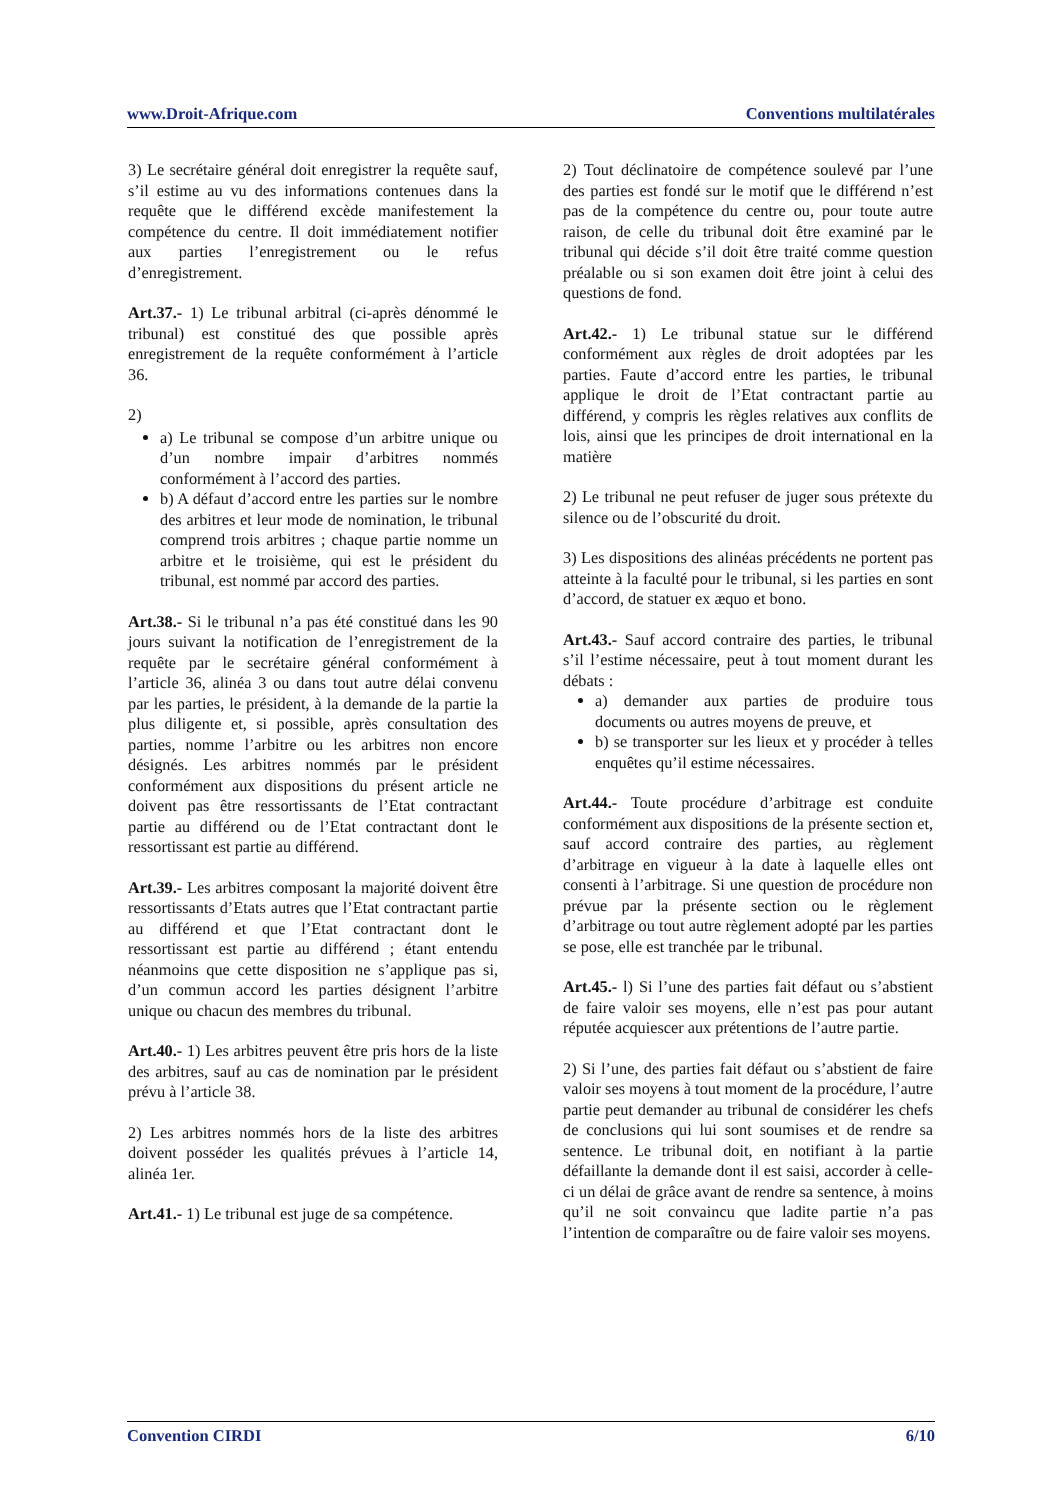www.Droit-Afrique.com Conventions multilatérales
3) Le secrétaire général doit enregistrer la requête sauf, s’il estime au vu des informations contenues dans la requête que le différend excède manifestement la compétence du centre. Il doit immédiatement notifier aux parties l’enregistrement ou le refus d’enregistrement.
Art.37.- 1) Le tribunal arbitral (ci-après dénommé le tribunal) est constitué des que possible après enregistrement de la requête conformément à l’article 36.
2)
a) Le tribunal se compose d’un arbitre unique ou d’un nombre impair d’arbitres nommés conformément à l’accord des parties.
b) A défaut d’accord entre les parties sur le nombre des arbitres et leur mode de nomination, le tribunal comprend trois arbitres ; chaque partie nomme un arbitre et le troisième, qui est le président du tribunal, est nommé par accord des parties.
Art.38.- Si le tribunal n’a pas été constitué dans les 90 jours suivant la notification de l’enregistrement de la requête par le secrétaire général conformément à l’article 36, alinéa 3 ou dans tout autre délai convenu par les parties, le président, à la demande de la partie la plus diligente et, si possible, après consultation des parties, nomme l’arbitre ou les arbitres non encore désignés. Les arbitres nommés par le président conformément aux dispositions du présent article ne doivent pas être ressortissants de l’Etat contractant partie au différend ou de l’Etat contractant dont le ressortissant est partie au différend.
Art.39.- Les arbitres composant la majorité doivent être ressortissants d’Etats autres que l’Etat contractant partie au différend et que l’Etat contractant dont le ressortissant est partie au différend ; étant entendu néanmoins que cette disposition ne s’applique pas si, d’un commun accord les parties désignent l’arbitre unique ou chacun des membres du tribunal.
Art.40.- 1) Les arbitres peuvent être pris hors de la liste des arbitres, sauf au cas de nomination par le président prévu à l’article 38.
2) Les arbitres nommés hors de la liste des arbitres doivent posséder les qualités prévues à l’article 14, alinéa 1er.
Art.41.- 1) Le tribunal est juge de sa compétence.
2) Tout déclinatoire de compétence soulevé par l’une des parties est fondé sur le motif que le différend n’est pas de la compétence du centre ou, pour toute autre raison, de celle du tribunal doit être examiné par le tribunal qui décide s’il doit être traité comme question préalable ou si son examen doit être joint à celui des questions de fond.
Art.42.- 1) Le tribunal statue sur le différend conformément aux règles de droit adoptées par les parties. Faute d’accord entre les parties, le tribunal applique le droit de l’Etat contractant partie au différend, y compris les règles relatives aux conflits de lois, ainsi que les principes de droit international en la matière
2) Le tribunal ne peut refuser de juger sous prétexte du silence ou de l’obscurité du droit.
3) Les dispositions des alinéas précédents ne portent pas atteinte à la faculté pour le tribunal, si les parties en sont d’accord, de statuer ex æquo et bono.
Art.43.- Sauf accord contraire des parties, le tribunal s’il l’estime nécessaire, peut à tout moment durant les débats :
a) demander aux parties de produire tous documents ou autres moyens de preuve, et
b) se transporter sur les lieux et y procéder à telles enquêtes qu’il estime nécessaires.
Art.44.- Toute procédure d’arbitrage est conduite conformément aux dispositions de la présente section et, sauf accord contraire des parties, au règlement d’arbitrage en vigueur à la date à laquelle elles ont consenti à l’arbitrage. Si une question de procédure non prévue par la présente section ou le règlement d’arbitrage ou tout autre règlement adopté par les parties se pose, elle est tranchée par le tribunal.
Art.45.- l) Si l’une des parties fait défaut ou s’abstient de faire valoir ses moyens, elle n’est pas pour autant réputée acquiescer aux prétentions de l’autre partie.
2) Si l’une, des parties fait défaut ou s’abstient de faire valoir ses moyens à tout moment de la procédure, l’autre partie peut demander au tribunal de considérer les chefs de conclusions qui lui sont soumises et de rendre sa sentence. Le tribunal doit, en notifiant à la partie défaillante la demande dont il est saisi, accorder à celle-ci un délai de grâce avant de rendre sa sentence, à moins qu’il ne soit convaincu que ladite partie n’a pas l’intention de comparaître ou de faire valoir ses moyens.
Convention CIRDI 6/10